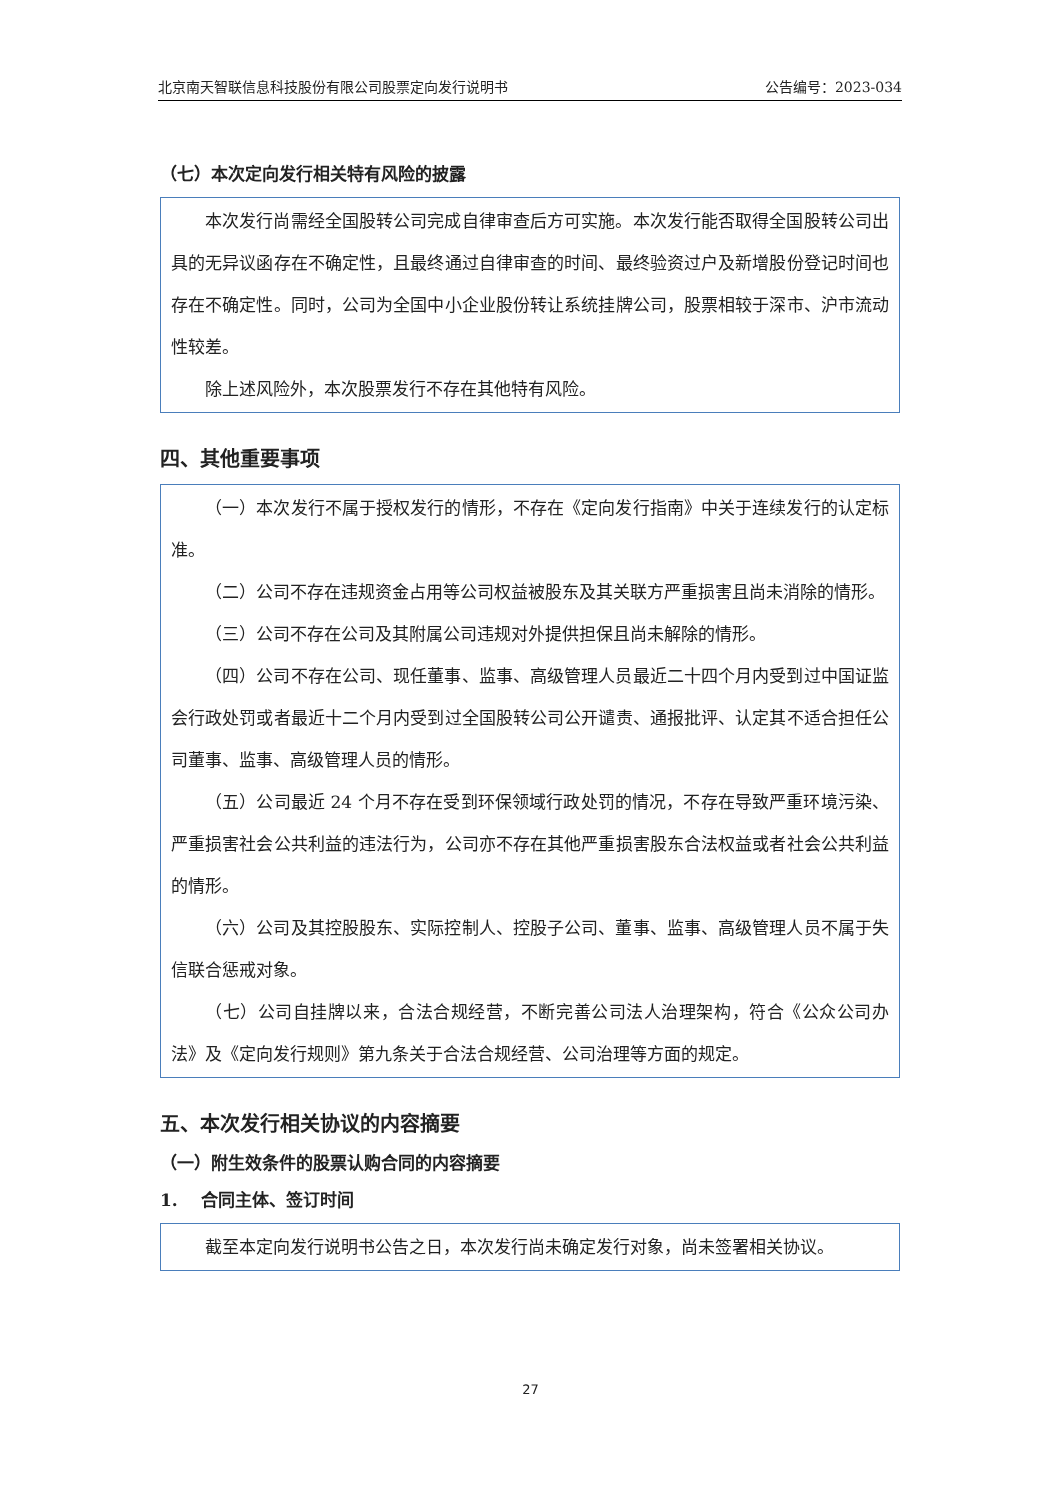北京南天智联信息科技股份有限公司股票定向发行说明书 公告编号：2023-034
（七）本次定向发行相关特有风险的披露
本次发行尚需经全国股转公司完成自律审查后方可实施。本次发行能否取得全国股转公司出具的无异议函存在不确定性，且最终通过自律审查的时间、最终验资过户及新增股份登记时间也存在不确定性。同时，公司为全国中小企业股份转让系统挂牌公司，股票相较于深市、沪市流动性较差。
除上述风险外，本次股票发行不存在其他特有风险。
四、其他重要事项
（一）本次发行不属于授权发行的情形，不存在《定向发行指南》中关于连续发行的认定标准。
（二）公司不存在违规资金占用等公司权益被股东及其关联方严重损害且尚未消除的情形。
（三）公司不存在公司及其附属公司违规对外提供担保且尚未解除的情形。
（四）公司不存在公司、现任董事、监事、高级管理人员最近二十四个月内受到过中国证监会行政处罚或者最近十二个月内受到过全国股转公司公开谴责、通报批评、认定其不适合担任公司董事、监事、高级管理人员的情形。
（五）公司最近 24 个月不存在受到环保领域行政处罚的情况，不存在导致严重环境污染、严重损害社会公共利益的违法行为，公司亦不存在其他严重损害股东合法权益或者社会公共利益的情形。
（六）公司及其控股股东、实际控制人、控股子公司、董事、监事、高级管理人员不属于失信联合惩戒对象。
（七）公司自挂牌以来，合法合规经营，不断完善公司法人治理架构，符合《公众公司办法》及《定向发行规则》第九条关于合法合规经营、公司治理等方面的规定。
五、本次发行相关协议的内容摘要
（一）附生效条件的股票认购合同的内容摘要
1. 合同主体、签订时间
截至本定向发行说明书公告之日，本次发行尚未确定发行对象，尚未签署相关协议。
27